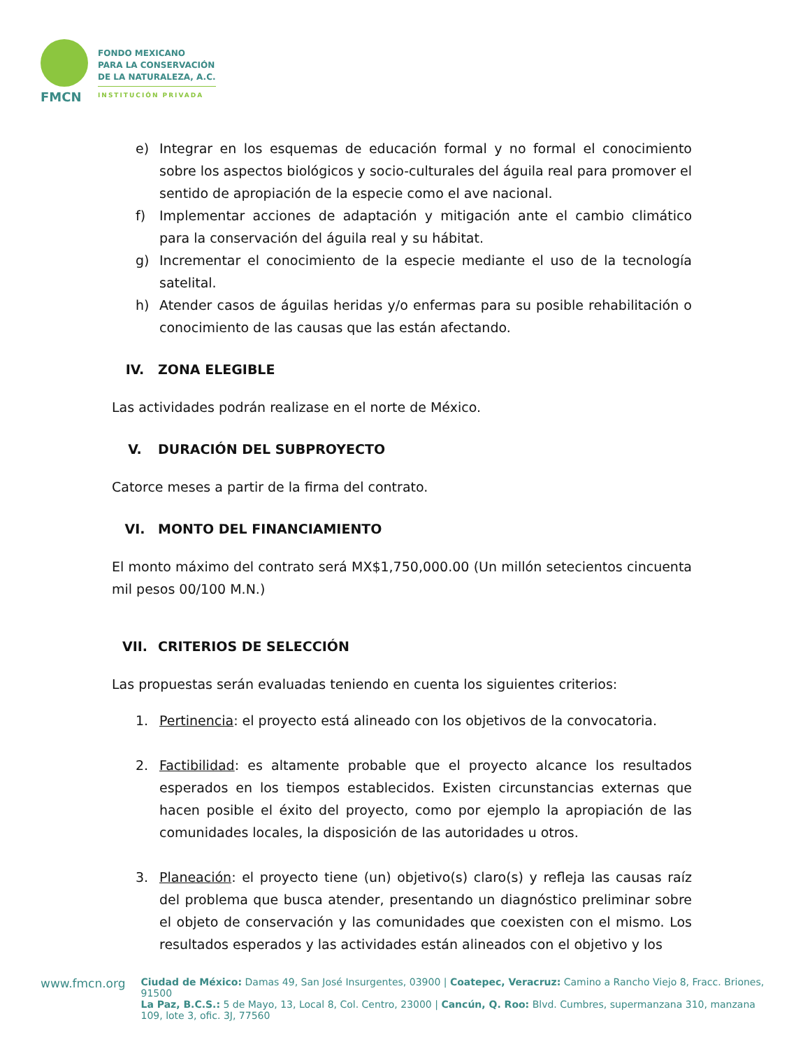FMCN
FONDO MEXICANO
PARA LA CONSERVACIÓN
DE LA NATURALEZA, A.C.
INSTITUCIÓN PRIVADA
e) Integrar en los esquemas de educación formal y no formal el conocimiento sobre los aspectos biológicos y socio-culturales del águila real para promover el sentido de apropiación de la especie como el ave nacional.
f) Implementar acciones de adaptación y mitigación ante el cambio climático para la conservación del águila real y su hábitat.
g) Incrementar el conocimiento de la especie mediante el uso de la tecnología satelital.
h) Atender casos de águilas heridas y/o enfermas para su posible rehabilitación o conocimiento de las causas que las están afectando.
IV. ZONA ELEGIBLE
Las actividades podrán realizase en el norte de México.
V. DURACIÓN DEL SUBPROYECTO
Catorce meses a partir de la firma del contrato.
VI. MONTO DEL FINANCIAMIENTO
El monto máximo del contrato será MX$1,750,000.00 (Un millón setecientos cincuenta mil pesos 00/100 M.N.)
VII. CRITERIOS DE SELECCIÓN
Las propuestas serán evaluadas teniendo en cuenta los siguientes criterios:
1. Pertinencia: el proyecto está alineado con los objetivos de la convocatoria.
2. Factibilidad: es altamente probable que el proyecto alcance los resultados esperados en los tiempos establecidos. Existen circunstancias externas que hacen posible el éxito del proyecto, como por ejemplo la apropiación de las comunidades locales, la disposición de las autoridades u otros.
3. Planeación: el proyecto tiene (un) objetivo(s) claro(s) y refleja las causas raíz del problema que busca atender, presentando un diagnóstico preliminar sobre el objeto de conservación y las comunidades que coexisten con el mismo. Los resultados esperados y las actividades están alineados con el objetivo y los
www.fmcn.org
Ciudad de México: Damas 49, San José Insurgentes, 03900 | Coatepec, Veracruz: Camino a Rancho Viejo 8, Fracc. Briones, 91500
La Paz, B.C.S.: 5 de Mayo, 13, Local 8, Col. Centro, 23000 | Cancún, Q. Roo: Blvd. Cumbres, supermanzana 310, manzana 109, lote 3, ofic. 3J, 77560